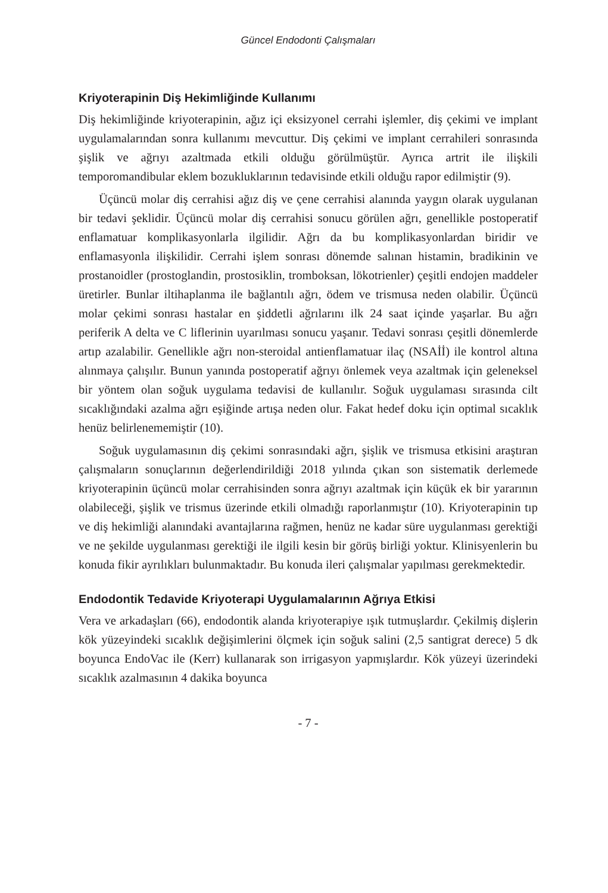Güncel Endodonti Çalışmaları
Kriyoterapinin Diş Hekimliğinde Kullanımı
Diş hekimliğinde kriyoterapinin, ağız içi eksizyonel cerrahi işlemler, diş çekimi ve implant uygulamalarından sonra kullanımı mevcuttur. Diş çekimi ve implant cerrahileri sonrasında şişlik ve ağrıyı azaltmada etkili olduğu görülmüştür. Ayrıca artrit ile ilişkili temporomandibular eklem bozukluklarının tedavisinde etkili olduğu rapor edilmiştir (9).
Üçüncü molar diş cerrahisi ağız diş ve çene cerrahisi alanında yaygın olarak uygulanan bir tedavi şeklidir. Üçüncü molar diş cerrahisi sonucu görülen ağrı, genellikle postoperatif enflamatuar komplikasyonlarla ilgilidir. Ağrı da bu komplikasyonlardan biridir ve enflamasyonla ilişkilidir. Cerrahi işlem sonrası dönemde salınan histamin, bradikinin ve prostanoidler (prostoglandin, prostosiklin, tromboksan, lökotrienler) çeşitli endojen maddeler üretirler. Bunlar iltihaplanma ile bağlantılı ağrı, ödem ve trismusa neden olabilir. Üçüncü molar çekimi sonrası hastalar en şiddetli ağrılarını ilk 24 saat içinde yaşarlar. Bu ağrı periferik A delta ve C liflerinin uyarılması sonucu yaşanır. Tedavi sonrası çeşitli dönemlerde artıp azalabilir. Genellikle ağrı non-steroidal antienflamatuar ilaç (NSAİİ) ile kontrol altına alınmaya çalışılır. Bunun yanında postoperatif ağrıyı önlemek veya azaltmak için geleneksel bir yöntem olan soğuk uygulama tedavisi de kullanılır. Soğuk uygulaması sırasında cilt sıcaklığındaki azalma ağrı eşiğinde artışa neden olur. Fakat hedef doku için optimal sıcaklık henüz belirlenememiştir (10).
Soğuk uygulamasının diş çekimi sonrasındaki ağrı, şişlik ve trismusa etkisini araştıran çalışmaların sonuçlarının değerlendirildiği 2018 yılında çıkan son sistematik derlemede kriyoterapinin üçüncü molar cerrahisinden sonra ağrıyı azaltmak için küçük ek bir yararının olabileceği, şişlik ve trismus üzerinde etkili olmadığı raporlanmıştır (10). Kriyoterapinin tıp ve diş hekimliği alanındaki avantajlarına rağmen, henüz ne kadar süre uygulanması gerektiği ve ne şekilde uygulanması gerektiği ile ilgili kesin bir görüş birliği yoktur. Klinisyenlerin bu konuda fikir ayrılıkları bulunmaktadır. Bu konuda ileri çalışmalar yapılması gerekmektedir.
Endodontik Tedavide Kriyoterapi Uygulamalarının Ağrıya Etkisi
Vera ve arkadaşları (66), endodontik alanda kriyoterapiye ışık tutmuşlardır. Çekilmiş dişlerin kök yüzeyindeki sıcaklık değişimlerini ölçmek için soğuk salini (2,5 santigrat derece) 5 dk boyunca EndoVac ile (Kerr) kullanarak son irrigasyon yapmışlardır. Kök yüzeyi üzerindeki sıcaklık azalmasının 4 dakika boyunca
- 7 -